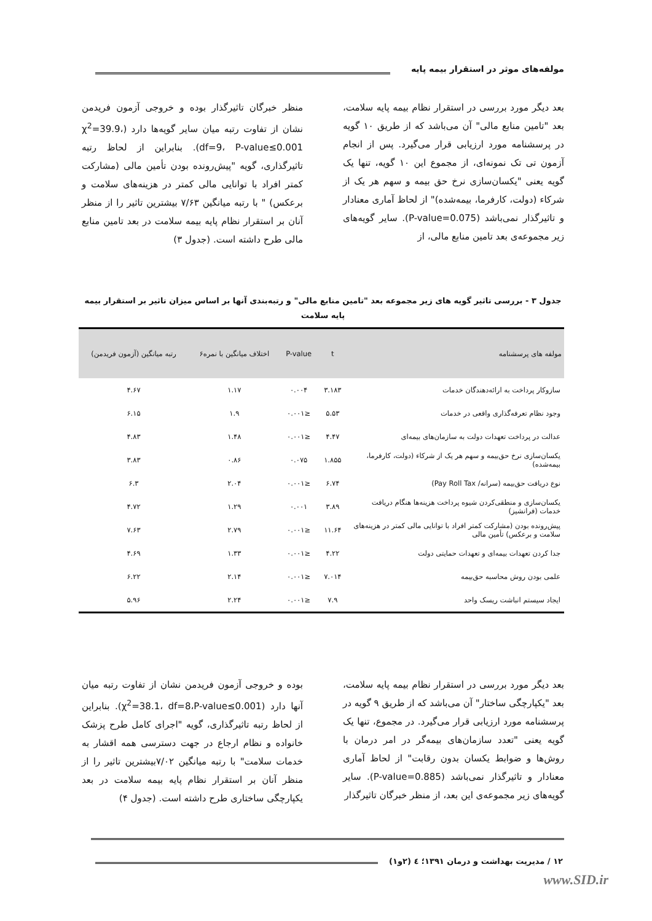مولفه‌های موثر در استقرار بیمه پایه
بعد دیگر مورد بررسی در استقرار نظام بیمه پایه سلامت، بعد "تامین منابع مالی" آن می‌باشد که از طریق ۱۰ گویه در پرسشنامه مورد ارزیابی قرار می‌گیرد. پس از انجام آزمون تی تک نمونه‌ای، از مجموع این ۱۰ گویه، تنها یک گویه یعنی "یکسان‌سازی نرخ حق بیمه و سهم هر یک از شرکاء (دولت، کارفرما، بیمه‌شده)" از لحاظ آماری معنادار و تاثیرگذار نمی‌باشد (P-value=0.075). سایر گویه‌های زیر مجموعه‌ی بعد تامین منابع مالی، از
منظر خبرگان تاثیرگذار بوده و خروجی آزمون فریدمن نشان از تفاوت رتبه میان سایر گویه‌ها دارد (χ<sup>2</sup>=39.9، df=9، P-value≤0.001). بنابراین از لحاظ رتبه تاثیرگذاری، گویه "پیش‌رونده بودن تأمین مالی (مشارکت کمتر افراد با توانایی مالی کمتر در هزینه‌های سلامت و برعکس) " با رتبه میانگین ۷/۶۳ بیشترین تاثیر را از منظر آنان بر استقرار نظام پایه بیمه سلامت در بعد تامین منابع مالی طرح داشته است. (جدول ۳)
جدول ۳ - بررسی تاثیر گویه های زیر مجموعه بعد "تامین منابع مالی" و رتبه‌بندی آنها بر اساس میزان تاثیر بر استقرار بیمه پایه سلامت
| مولفه های پرسشنامه | t | P-value | اختلاف میانگین با نمره۶ | رتبه میانگین (آزمون فریدمن) |
| --- | --- | --- | --- | --- |
| سازوکار پرداخت به ارائه‌دهندگان خدمات | ۳.۱۸۳ | ۰.۰۰۴ | ۱.۱۷ | ۴.۶۷ |
| وجود نظام تعرفه‌گذاری واقعی در خدمات | ۵.۵۳ | ≤۰.۰۰۱ | ۱.۹ | ۶.۱۵ |
| عدالت در پرداخت تعهدات دولت به سازمان‌های بیمه‌ای | ۴.۴۷ | ≤۰.۰۰۱ | ۱.۴۸ | ۴.۸۳ |
| یکسان‌سازی نرخ حق‌بیمه و سهم هر یک از شرکاء (دولت، کارفرما، بیمه‌شده) | ۱.۸۵۵ | ۰.۰۷۵ | ۰.۸۶ | ۳.۸۳ |
| نوع دریافت حق‌بیمه (سرانه/ Pay Roll Tax) | ۶.۷۴ | ≤۰.۰۰۱ | ۲.۰۴ | ۶.۳ |
| یکسان‌سازی و منطقی‌کردن شیوه پرداخت هزینه‌ها هنگام دریافت خدمات (فرانشیز) | ۳.۸۹ | ۰.۰۰۱ | ۱.۲۹ | ۴.۷۲ |
| پیش‌رونده بودن (مشارکت کمتر افراد با توانایی مالی کمتر در هزینه‌های سلامت و برعکس) تأمین مالی | ۱۱.۶۴ | ≤۰.۰۰۱ | ۲.۷۹ | ۷.۶۳ |
| جدا کردن تعهدات بیمه‌ای و تعهدات حمایتی دولت | ۴.۲۲ | ≤۰.۰۰۱ | ۱.۳۳ | ۴.۶۹ |
| علمی بودن روش محاسبه حق‌بیمه | ۷.۰۱۴ | ≤۰.۰۰۱ | ۲.۱۴ | ۶.۲۲ |
| ایجاد سیستم انباشت ریسک واحد | ۷.۹ | ≤۰.۰۰۱ | ۲.۲۴ | ۵.۹۶ |
بعد دیگر مورد بررسی در استقرار نظام بیمه پایه سلامت، بعد "یکپارچگی ساختار" آن می‌باشد که از طریق ۹ گویه در پرسشنامه مورد ارزیابی قرار می‌گیرد. در مجموع، تنها یک گویه یعنی "تعدد سازمان‌های بیمه‌گر در امر درمان با روش‌ها و ضوابط یکسان بدون رقابت" از لحاظ آماری معنادار و تاثیرگذار نمی‌باشد (P-value=0.885). سایر گویه‌های زیر مجموعه‌ی این بعد، از منظر خبرگان تاثیرگذار
بوده و خروجی آزمون فریدمن نشان از تفاوت رتبه میان آنها دارد (χ<sup>2</sup>=38.1، df=8،P-value≤0.001). بنابراین از لحاظ رتبه تاثیرگذاری، گویه "اجرای کامل طرح پزشک خانواده و نظام ارجاع در جهت دسترسی همه اقشار به خدمات سلامت" با رتبه میانگین ۷/۰۲بیشترین تاثیر را از منظر آنان بر استقرار نظام پایه بیمه سلامت در بعد یکپارچگی ساختاری طرح داشته است. (جدول ۴)
۱۲ / مدیریت بهداشت و درمان ۱۳۹۱؛ ٤ (۲و۱)
www.SID.ir